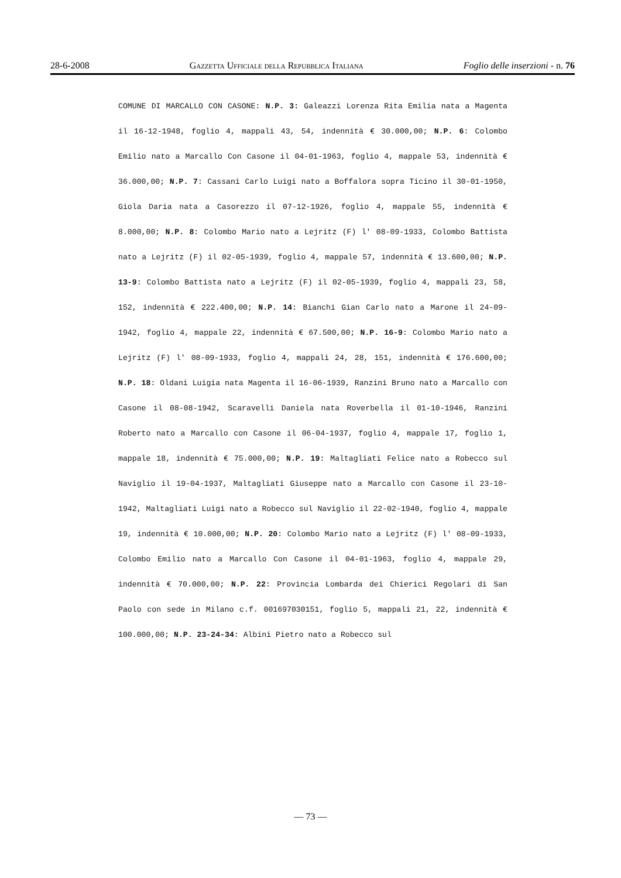28-6-2008 Gazzetta Ufficiale della Repubblica Italiana Foglio delle inserzioni - n. 76
COMUNE DI MARCALLO CON CASONE: N.P. 3: Galeazzi Lorenza Rita Emilia nata a Magenta il 16-12-1948, foglio 4, mappali 43, 54, indennità € 30.000,00; N.P. 6: Colombo Emilio nato a Marcallo Con Casone il 04-01-1963, foglio 4, mappale 53, indennità € 36.000,00; N.P. 7: Cassani Carlo Luigi nato a Boffalora sopra Ticino il 30-01-1950, Giola Daria nata a Casorezzo il 07-12-1926, foglio 4, mappale 55, indennità € 8.000,00; N.P. 8: Colombo Mario nato a Lejritz (F) l' 08-09-1933, Colombo Battista nato a Lejritz (F) il 02-05-1939, foglio 4, mappale 57, indennità € 13.600,00; N.P. 13-9: Colombo Battista nato a Lejritz (F) il 02-05-1939, foglio 4, mappali 23, 58, 152, indennità € 222.400,00; N.P. 14: Bianchi Gian Carlo nato a Marone il 24-09-1942, foglio 4, mappale 22, indennità € 67.500,00; N.P. 16-9: Colombo Mario nato a Lejritz (F) l' 08-09-1933, foglio 4, mappali 24, 28, 151, indennità € 176.600,00; N.P. 18: Oldani Luigia nata Magenta il 16-06-1939, Ranzini Bruno nato a Marcallo con Casone il 08-08-1942, Scaravelli Daniela nata Roverbella il 01-10-1946, Ranzini Roberto nato a Marcallo con Casone il 06-04-1937, foglio 4, mappale 17, foglio 1, mappale 18, indennità € 75.000,00; N.P. 19: Maltagliati Felice nato a Robecco sul Naviglio il 19-04-1937, Maltagliati Giuseppe nato a Marcallo con Casone il 23-10-1942, Maltagliati Luigi nato a Robecco sul Naviglio il 22-02-1940, foglio 4, mappale 19, indennità € 10.000,00; N.P. 20: Colombo Mario nato a Lejritz (F) l' 08-09-1933, Colombo Emilio nato a Marcallo Con Casone il 04-01-1963, foglio 4, mappale 29, indennità € 70.000,00; N.P. 22: Provincia Lombarda dei Chierici Regolari di San Paolo con sede in Milano c.f. 001697030151, foglio 5, mappali 21, 22, indennità € 100.000,00; N.P. 23-24-34: Albini Pietro nato a Robecco sul
— 73 —